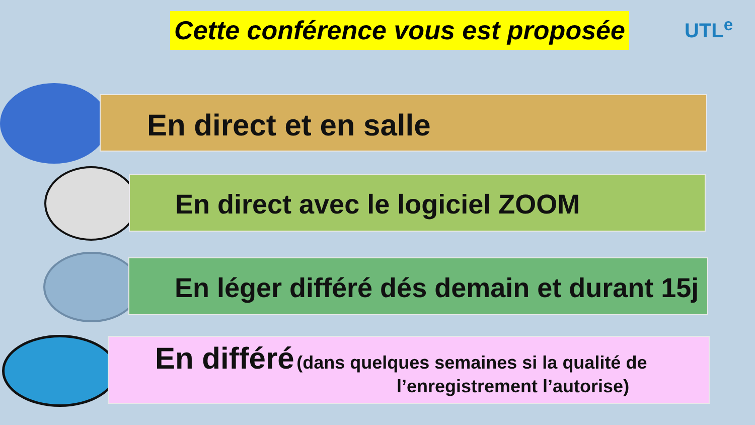Cette conférence vous est proposée
UTL<sup>e</sup>
En direct et en salle
En direct avec le logiciel ZOOM
En léger différé dés demain et durant 15j
En différé (dans quelques semaines si la qualité de
l’enregistrement l’autorise)